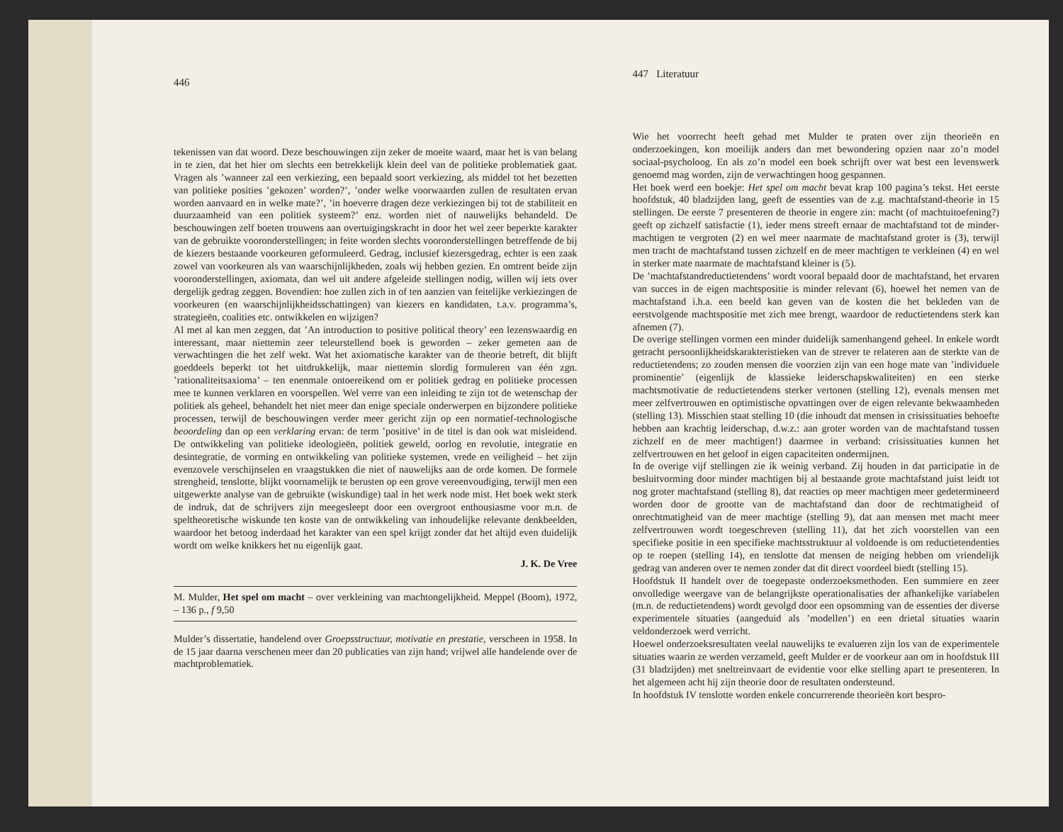446
tekenissen van dat woord. Deze beschouwingen zijn zeker de moeite waard, maar het is van belang in te zien, dat het hier om slechts een betrekkelijk klein deel van de politieke problematiek gaat. Vragen als ’wanneer zal een verkiezing, een bepaald soort verkiezing, als middel tot het bezetten van politieke posities ’gekozen’ worden?’, ’onder welke voorwaarden zullen de resultaten ervan worden aanvaard en in welke mate?’, ’in hoeverre dragen deze verkiezingen bij tot de stabiliteit en duurzaamheid van een politiek systeem?’ enz. worden niet of nauwelijks behandeld. De beschouwingen zelf boeten trouwens aan overtuigingskracht in door het wel zeer beperkte karakter van de gebruikte vooronderstellingen; in feite worden slechts vooronderstellingen betreffende de bij de kiezers bestaande voorkeuren geformuleerd. Gedrag, inclusief kiezersgedrag, echter is een zaak zowel van voorkeuren als van waarschijnlijkheden, zoals wij hebben gezien. En omtrent beide zijn vooronderstellingen, axiomata, dan wel uit andere afgeleide stellingen nodig, willen wij iets over dergelijk gedrag zeggen. Bovendien: hoe zullen zich in of ten aanzien van feitelijke verkiezingen de voorkeuren (en waarschijnlijkheidsschattingen) van kiezers en kandidaten, t.a.v. programma’s, strategieën, coalities etc. ontwikkelen en wijzigen?
Al met al kan men zeggen, dat ’An introduction to positive political theory’ een lezenswaardig en interessant, maar niettemin zeer teleurstellend boek is geworden – zeker gemeten aan de verwachtingen die het zelf wekt. Wat het axiomatische karakter van de theorie betreft, dit blijft goeddeels beperkt tot het uitdrukkelijk, maar niettemin slordig formuleren van één zgn. ’rationaliteitsaxioma’ – ten enenmale ontoereikend om er politiek gedrag en politieke processen mee te kunnen verklaren en voorspellen. Wel verre van een inleiding te zijn tot de wetenschap der politiek als geheel, behandelt het niet meer dan enige speciale onderwerpen en bijzondere politieke processen, terwijl de beschouwingen verder meer gericht zijn op een normatief-technologische beoordeling dan op een verklaring ervan: de term ’positive’ in de titel is dan ook wat misleidend. De ontwikkeling van politieke ideologieën, politiek geweld, oorlog en revolutie, integratie en desintegratie, de vorming en ontwikkeling van politieke systemen, vrede en veiligheid – het zijn evenzovele verschijnselen en vraagstukken die niet of nauwelijks aan de orde komen. De formele strengheid, tenslotte, blijkt voornamelijk te berusten op een grove vereenvoudiging, terwijl men een uitgewerkte analyse van de gebruikte (wiskundige) taal in het werk node mist. Het boek wekt sterk de indruk, dat de schrijvers zijn meegesleept door een overgroot enthousiasme voor m.n. de speltheoretische wiskunde ten koste van de ontwikkeling van inhoudelijke relevante denkbeelden, waardoor het betoog inderdaad het karakter van een spel krijgt zonder dat het altijd even duidelijk wordt om welke knikkers het nu eigenlijk gaat.
J. K. De Vree
M. Mulder, Het spel om macht – over verkleining van machtongelijkheid. Meppel (Boom), 1972, – 136 p., f 9,50
Mulder’s dissertatie, handelend over Groepsstructuur, motivatie en prestatie, verscheen in 1958. In de 15 jaar daarna verschenen meer dan 20 publicaties van zijn hand; vrijwel alle handelende over de machtproblematiek.
447 Literatuur
Wie het voorrecht heeft gehad met Mulder te praten over zijn theorieën en onderzoekingen, kon moeilijk anders dan met bewondering opzien naar zo’n model sociaal-psycholoog. En als zo’n model een boek schrijft over wat best een levenswerk genoemd mag worden, zijn de verwachtingen hoog gespannen.
Het boek werd een boekje: Het spel om macht bevat krap 100 pagina’s tekst. Het eerste hoofdstuk, 40 bladzijden lang, geeft de essenties van de z.g. machtafstand-theorie in 15 stellingen. De eerste 7 presenteren de theorie in engere zin: macht (of machtuitoefening?) geeft op zichzelf satisfactie (1), ieder mens streeft ernaar de machtafstand tot de minder-machtigen te vergroten (2) en wel meer naarmate de machtafstand groter is (3), terwijl men tracht de machtafstand tussen zichzelf en de meer machtigen te verkleinen (4) en wel in sterker mate naarmate de machtafstand kleiner is (5).
De ’machtafstandreductietendens’ wordt vooral bepaald door de machtafstand, het ervaren van succes in de eigen machtspositie is minder relevant (6), hoewel het nemen van de machtafstand i.h.a. een beeld kan geven van de kosten die het bekleden van de eerstvolgende machtspositie met zich mee brengt, waardoor de reductietendens sterk kan afnemen (7).
De overige stellingen vormen een minder duidelijk samenhangend geheel. In enkele wordt getracht persoonlijkheidskarakteristieken van de strever te relateren aan de sterkte van de reductietendens; zo zouden mensen die voorzien zijn van een hoge mate van ’individuele prominentie’ (eigenlijk de klassieke leiderschapskwaliteiten) en een sterke machtsmotivatie de reductietendens sterker vertonen (stelling 12), evenals mensen met meer zelfvertrouwen en optimistische opvattingen over de eigen relevante bekwaamheden (stelling 13). Misschien staat stelling 10 (die inhoudt dat mensen in crisissituaties behoefte hebben aan krachtig leiderschap, d.w.z.: aan groter worden van de machtafstand tussen zichzelf en de meer machtigen!) daarmee in verband: crisissituaties kunnen het zelfvertrouwen en het geloof in eigen capaciteiten ondermijnen.
In de overige vijf stellingen zie ik weinig verband. Zij houden in dat participatie in de besluitvorming door minder machtigen bij al bestaande grote machtafstand juist leidt tot nog groter machtafstand (stelling 8), dat reacties op meer machtigen meer gedetermineerd worden door de grootte van de machtafstand dan door de rechtmatigheid of onrechtmatigheid van de meer machtige (stelling 9), dat aan mensen met macht meer zelfvertrouwen wordt toegeschreven (stelling 11), dat het zich voorstellen van een specifieke positie in een specifieke machtsstruktuur al voldoende is om reductietendenties op te roepen (stelling 14), en tenslotte dat mensen de neiging hebben om vriendelijk gedrag van anderen over te nemen zonder dat dit direct voordeel biedt (stelling 15).
Hoofdstuk II handelt over de toegepaste onderzoeksmethoden. Een summiere en zeer onvolledige weergave van de belangrijkste operationalisaties der afhankelijke variabelen (m.n. de reductietendens) wordt gevolgd door een opsomming van de essenties der diverse experimentele situaties (aangeduid als ’modellen’) en een drietal situaties waarin veldonderzoek werd verricht.
Hoewel onderzoeksresultaten veelal nauwelijks te evalueren zijn los van de experimentele situaties waarin ze werden verzameld, geeft Mulder er de voorkeur aan om in hoofdstuk III (31 bladzijden) met sneltreinvaart de evidentie voor elke stelling apart te presenteren. In het algemeen acht hij zijn theorie door de resultaten ondersteund.
In hoofdstuk IV tenslotte worden enkele concurrerende theorieën kort bespro-